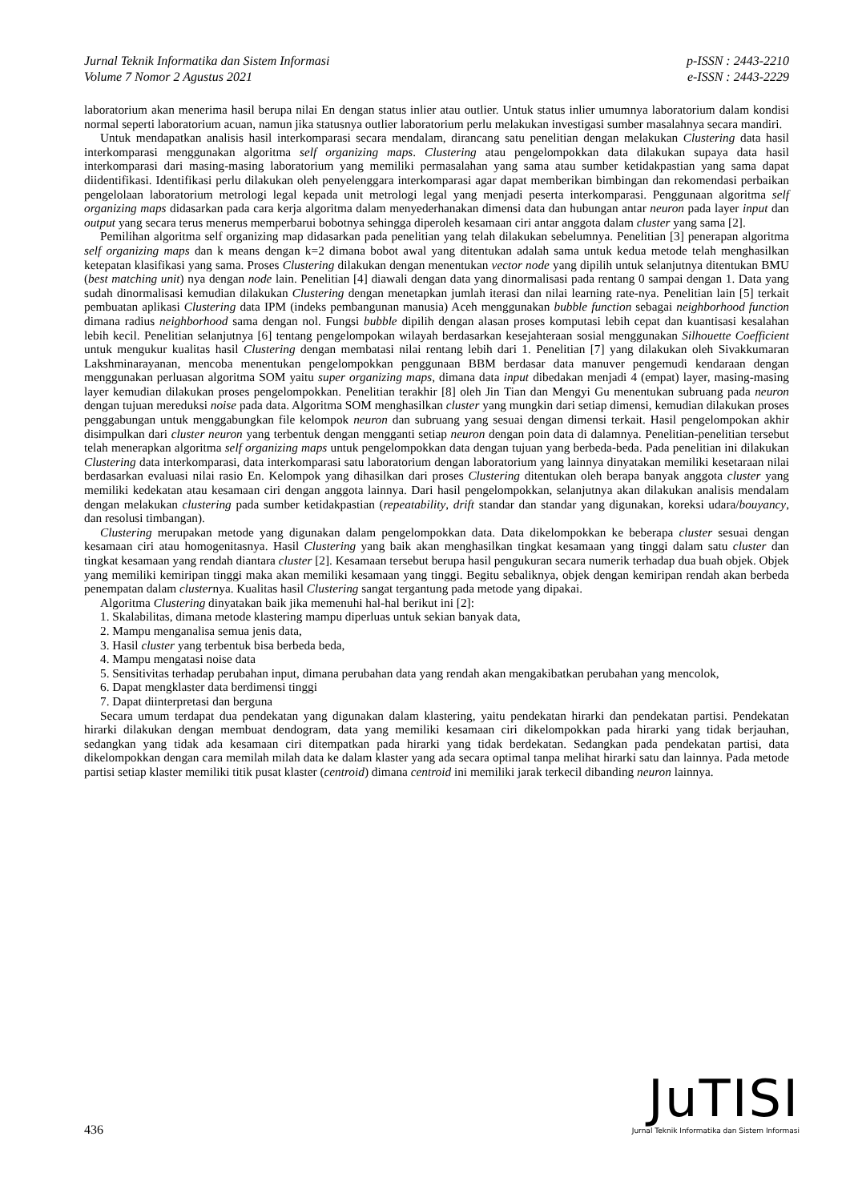Jurnal Teknik Informatika dan Sistem Informasi
Volume 7 Nomor 2 Agustus 2021
p-ISSN : 2443-2210
e-ISSN : 2443-2229
laboratorium akan menerima hasil berupa nilai En dengan status inlier atau outlier. Untuk status inlier umumnya laboratorium dalam kondisi normal seperti laboratorium acuan, namun jika statusnya outlier laboratorium perlu melakukan investigasi sumber masalahnya secara mandiri.
Untuk mendapatkan analisis hasil interkomparasi secara mendalam, dirancang satu penelitian dengan melakukan Clustering data hasil interkomparasi menggunakan algoritma self organizing maps. Clustering atau pengelompokkan data dilakukan supaya data hasil interkomparasi dari masing-masing laboratorium yang memiliki permasalahan yang sama atau sumber ketidakpastian yang sama dapat diidentifikasi. Identifikasi perlu dilakukan oleh penyelenggara interkomparasi agar dapat memberikan bimbingan dan rekomendasi perbaikan pengelolaan laboratorium metrologi legal kepada unit metrologi legal yang menjadi peserta interkomparasi. Penggunaan algoritma self organizing maps didasarkan pada cara kerja algoritma dalam menyederhanakan dimensi data dan hubungan antar neuron pada layer input dan output yang secara terus menerus memperbarui bobotnya sehingga diperoleh kesamaan ciri antar anggota dalam cluster yang sama [2].
Pemilihan algoritma self organizing map didasarkan pada penelitian yang telah dilakukan sebelumnya. Penelitian [3] penerapan algoritma self organizing maps dan k means dengan k=2 dimana bobot awal yang ditentukan adalah sama untuk kedua metode telah menghasilkan ketepatan klasifikasi yang sama. Proses Clustering dilakukan dengan menentukan vector node yang dipilih untuk selanjutnya ditentukan BMU (best matching unit) nya dengan node lain. Penelitian [4] diawali dengan data yang dinormalisasi pada rentang 0 sampai dengan 1. Data yang sudah dinormalisasi kemudian dilakukan Clustering dengan menetapkan jumlah iterasi dan nilai learning rate-nya. Penelitian lain [5] terkait pembuatan aplikasi Clustering data IPM (indeks pembangunan manusia) Aceh menggunakan bubble function sebagai neighborhood function dimana radius neighborhood sama dengan nol. Fungsi bubble dipilih dengan alasan proses komputasi lebih cepat dan kuantisasi kesalahan lebih kecil. Penelitian selanjutnya [6] tentang pengelompokan wilayah berdasarkan kesejahteraan sosial menggunakan Silhouette Coefficient untuk mengukur kualitas hasil Clustering dengan membatasi nilai rentang lebih dari 1. Penelitian [7] yang dilakukan oleh Sivakkumaran Lakshminarayanan, mencoba menentukan pengelompokkan penggunaan BBM berdasar data manuver pengemudi kendaraan dengan menggunakan perluasan algoritma SOM yaitu super organizing maps, dimana data input dibedakan menjadi 4 (empat) layer, masing-masing layer kemudian dilakukan proses pengelompokkan. Penelitian terakhir [8] oleh Jin Tian dan Mengyi Gu menentukan subruang pada neuron dengan tujuan mereduksi noise pada data. Algoritma SOM menghasilkan cluster yang mungkin dari setiap dimensi, kemudian dilakukan proses penggabungan untuk menggabungkan file kelompok neuron dan subruang yang sesuai dengan dimensi terkait. Hasil pengelompokan akhir disimpulkan dari cluster neuron yang terbentuk dengan mengganti setiap neuron dengan poin data di dalamnya. Penelitian-penelitian tersebut telah menerapkan algoritma self organizing maps untuk pengelompokkan data dengan tujuan yang berbeda-beda. Pada penelitian ini dilakukan Clustering data interkomparasi, data interkomparasi satu laboratorium dengan laboratorium yang lainnya dinyatakan memiliki kesetaraan nilai berdasarkan evaluasi nilai rasio En. Kelompok yang dihasilkan dari proses Clustering ditentukan oleh berapa banyak anggota cluster yang memiliki kedekatan atau kesamaan ciri dengan anggota lainnya. Dari hasil pengelompokkan, selanjutnya akan dilakukan analisis mendalam dengan melakukan clustering pada sumber ketidakpastian (repeatability, drift standar dan standar yang digunakan, koreksi udara/bouyancy, dan resolusi timbangan).
Clustering merupakan metode yang digunakan dalam pengelompokkan data. Data dikelompokkan ke beberapa cluster sesuai dengan kesamaan ciri atau homogenitasnya. Hasil Clustering yang baik akan menghasilkan tingkat kesamaan yang tinggi dalam satu cluster dan tingkat kesamaan yang rendah diantara cluster [2]. Kesamaan tersebut berupa hasil pengukuran secara numerik terhadap dua buah objek. Objek yang memiliki kemiripan tinggi maka akan memiliki kesamaan yang tinggi. Begitu sebaliknya, objek dengan kemiripan rendah akan berbeda penempatan dalam clusternya. Kualitas hasil Clustering sangat tergantung pada metode yang dipakai.
Algoritma Clustering dinyatakan baik jika memenuhi hal-hal berikut ini [2]:
1. Skalabilitas, dimana metode klastering mampu diperluas untuk sekian banyak data,
2. Mampu menganalisa semua jenis data,
3. Hasil cluster yang terbentuk bisa berbeda beda,
4. Mampu mengatasi noise data
5. Sensitivitas terhadap perubahan input, dimana perubahan data yang rendah akan mengakibatkan perubahan yang mencolok,
6. Dapat mengklaster data berdimensi tinggi
7. Dapat diinterpretasi dan berguna
Secara umum terdapat dua pendekatan yang digunakan dalam klastering, yaitu pendekatan hirarki dan pendekatan partisi. Pendekatan hirarki dilakukan dengan membuat dendogram, data yang memiliki kesamaan ciri dikelompokkan pada hirarki yang tidak berjauhan, sedangkan yang tidak ada kesamaan ciri ditempatkan pada hirarki yang tidak berdekatan. Sedangkan pada pendekatan partisi, data dikelompokkan dengan cara memilah milah data ke dalam klaster yang ada secara optimal tanpa melihat hirarki satu dan lainnya. Pada metode partisi setiap klaster memiliki titik pusat klaster (centroid) dimana centroid ini memiliki jarak terkecil dibanding neuron lainnya.
436
JuTISI
Jurnal Teknik Informatika dan Sistem Informasi